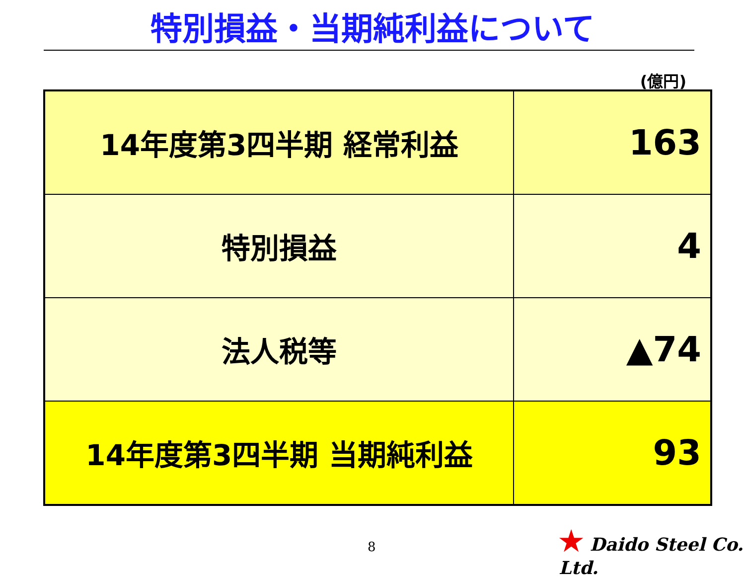特別損益・当期純利益について
(億円)
| 14年度第3四半期 経常利益 | 163 |
| 特別損益 | 4 |
| 法人税等 | ▲74 |
| 14年度第3四半期 当期純利益 | 93 |
8
★ Daido Steel Co. Ltd.